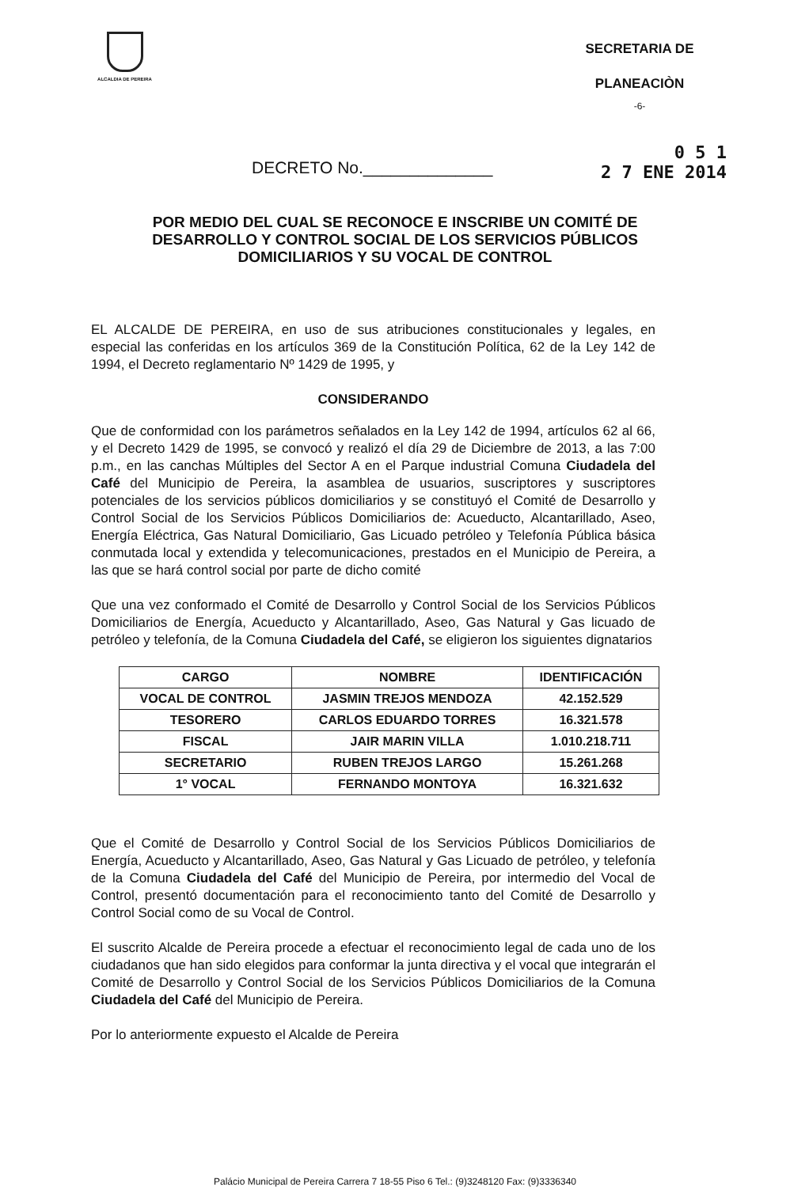ALCALDIA DE PEREIRA
SECRETARIA DE
PLANEACIÒN
-6-
DECRETO No.______________
0 5 1
2 7 ENE 2014
POR MEDIO DEL CUAL SE RECONOCE E INSCRIBE UN COMITÉ DE DESARROLLO Y CONTROL SOCIAL DE LOS SERVICIOS PÚBLICOS DOMICILIARIOS Y SU VOCAL DE CONTROL
EL ALCALDE DE PEREIRA, en uso de sus atribuciones constitucionales y legales, en especial las conferidas en los artículos 369 de la Constitución Política, 62 de la Ley 142 de 1994, el Decreto reglamentario Nº 1429 de 1995, y
CONSIDERANDO
Que de conformidad con los parámetros señalados en la Ley 142 de 1994, artículos 62 al 66, y el Decreto 1429 de 1995, se convocó y realizó el día 29 de Diciembre de 2013, a las 7:00 p.m., en las canchas Múltiples del Sector A en el Parque industrial Comuna Ciudadela del Café del Municipio de Pereira, la asamblea de usuarios, suscriptores y suscriptores potenciales de los servicios públicos domiciliarios y se constituyó el Comité de Desarrollo y Control Social de los Servicios Públicos Domiciliarios de: Acueducto, Alcantarillado, Aseo, Energía Eléctrica, Gas Natural Domiciliario, Gas Licuado petróleo y Telefonía Pública básica conmutada local y extendida y telecomunicaciones, prestados en el Municipio de Pereira, a las que se hará control social por parte de dicho comité
Que una vez conformado el Comité de Desarrollo y Control Social de los Servicios Públicos Domiciliarios de Energía, Acueducto y Alcantarillado, Aseo, Gas Natural y Gas licuado de petróleo y telefonía, de la Comuna Ciudadela del Café, se eligieron los siguientes dignatarios
| CARGO | NOMBRE | IDENTIFICACIÓN |
| --- | --- | --- |
| VOCAL DE CONTROL | JASMIN TREJOS MENDOZA | 42.152.529 |
| TESORERO | CARLOS EDUARDO TORRES | 16.321.578 |
| FISCAL | JAIR MARIN VILLA | 1.010.218.711 |
| SECRETARIO | RUBEN TREJOS LARGO | 15.261.268 |
| 1° VOCAL | FERNANDO MONTOYA | 16.321.632 |
Que el Comité de Desarrollo y Control Social de los Servicios Públicos Domiciliarios de Energía, Acueducto y Alcantarillado, Aseo, Gas Natural y Gas Licuado de petróleo, y telefonía de la Comuna Ciudadela del Café del Municipio de Pereira, por intermedio del Vocal de Control, presentó documentación para el reconocimiento tanto del Comité de Desarrollo y Control Social como de su Vocal de Control.
El suscrito Alcalde de Pereira procede a efectuar el reconocimiento legal de cada uno de los ciudadanos que han sido elegidos para conformar la junta directiva y el vocal que integrarán el Comité de Desarrollo y Control Social de los Servicios Públicos Domiciliarios de la Comuna Ciudadela del Café del Municipio de Pereira.
Por lo anteriormente expuesto el Alcalde de Pereira
Palácio Municipal de Pereira Carrera 7 18-55 Piso 6 Tel.: (9)3248120 Fax: (9)3336340